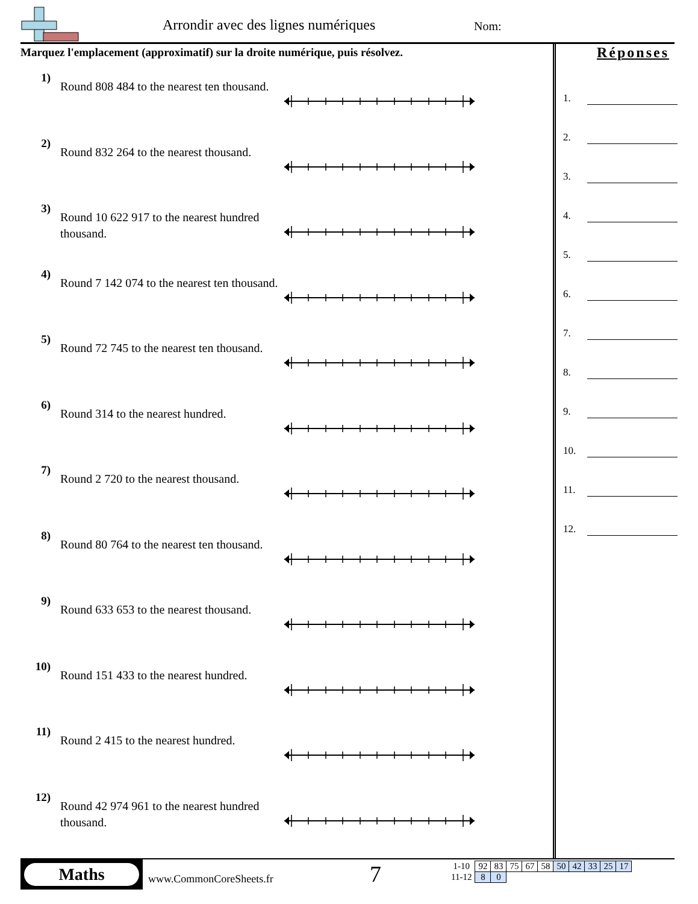Arrondir avec des lignes numériques
Nom:
Marquez l'emplacement (approximatif) sur la droite numérique, puis résolvez.
1)
Round 808 484 to the nearest ten thousand.
2)
Round 832 264 to the nearest thousand.
3)
Round 10 622 917 to the nearest hundred thousand.
4)
Round 7 142 074 to the nearest ten thousand.
5)
Round 72 745 to the nearest ten thousand.
6)
Round 314 to the nearest hundred.
7)
Round 2 720 to the nearest thousand.
8)
Round 80 764 to the nearest ten thousand.
9)
Round 633 653 to the nearest thousand.
10)
Round 151 433 to the nearest hundred.
11)
Round 2 415 to the nearest hundred.
12)
Round 42 974 961 to the nearest hundred thousand.
Réponses
1.
2.
3.
4.
5.
6.
7.
8.
9.
10.
11.
12.
Maths
www.CommonCoreSheets.fr 7
| 1-10 | 92 | 83 | 75 | 67 | 58 | 50 | 42 | 33 | 25 | 17 |
| 11-12 | 8 | 0 | | | | | | | | |